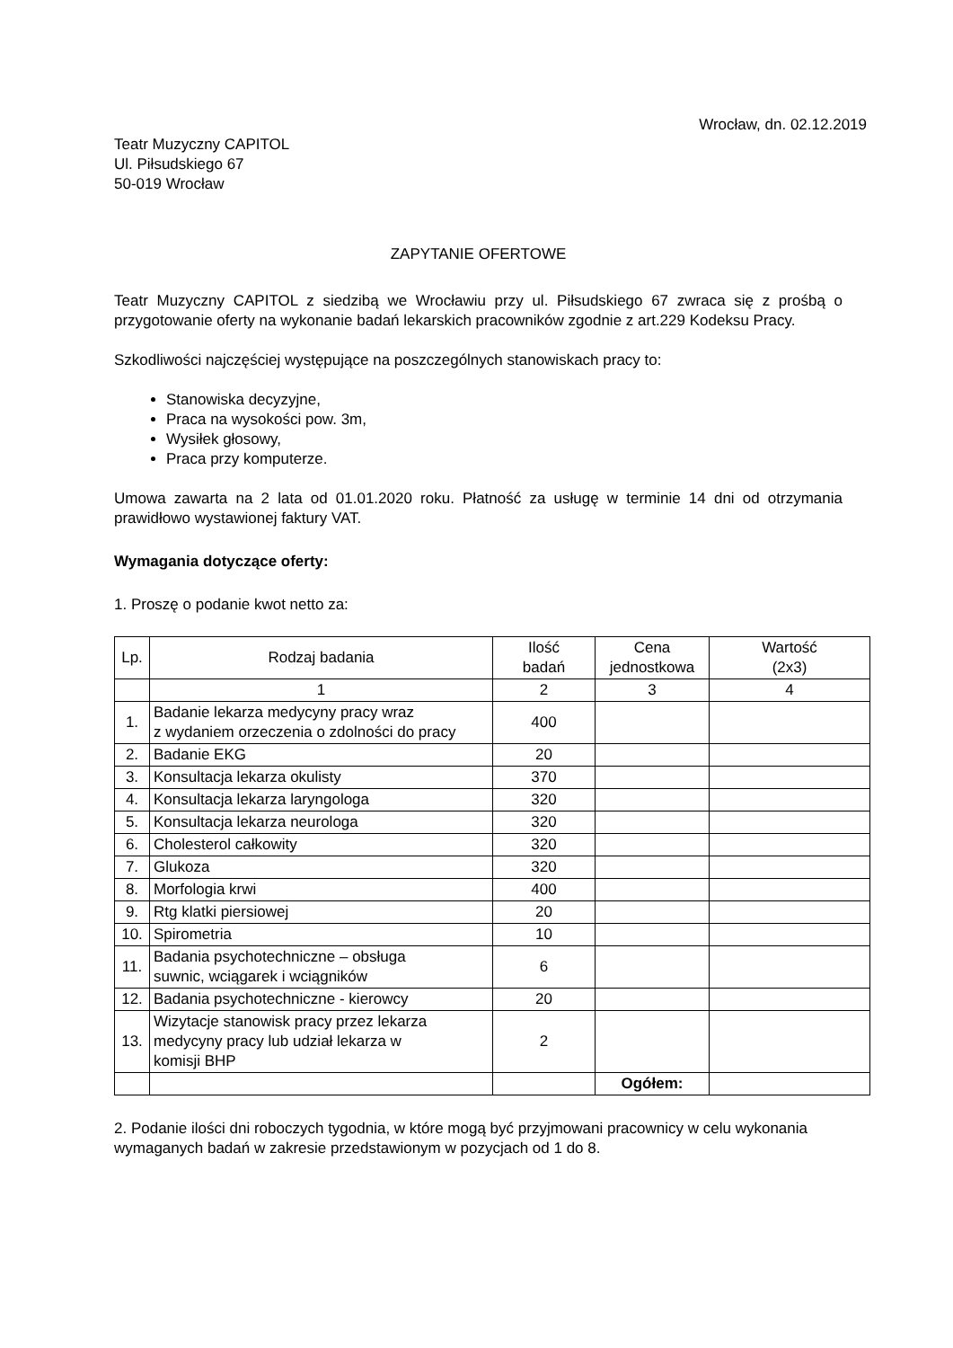Wrocław, dn. 02.12.2019
Teatr Muzyczny CAPITOL
Ul. Piłsudskiego 67
50-019 Wrocław
ZAPYTANIE OFERTOWE
Teatr Muzyczny CAPITOL z siedzibą we Wrocławiu przy ul. Piłsudskiego 67 zwraca się z prośbą o przygotowanie oferty na wykonanie badań lekarskich pracowników zgodnie z art.229 Kodeksu Pracy.
Szkodliwości najczęściej występujące na poszczególnych stanowiskach pracy to:
Stanowiska decyzyjne,
Praca na wysokości pow. 3m,
Wysiłek głosowy,
Praca przy komputerze.
Umowa zawarta na 2 lata od 01.01.2020 roku. Płatność za usługę w terminie 14 dni od otrzymania prawidłowo wystawionej faktury VAT.
Wymagania dotyczące oferty:
1. Proszę o podanie kwot netto za:
| Lp. | Rodzaj badania | Ilość badań | Cena jednostkowa | Wartość (2x3) |
| | 1 | 2 | 3 | 4 |
| 1. | Badanie lekarza medycyny pracy wraz z wydaniem orzeczenia o zdolności do pracy | 400 | | |
| 2. | Badanie EKG | 20 | | |
| 3. | Konsultacja lekarza okulisty | 370 | | |
| 4. | Konsultacja lekarza laryngologa | 320 | | |
| 5. | Konsultacja lekarza neurologa | 320 | | |
| 6. | Cholesterol całkowity | 320 | | |
| 7. | Glukoza | 320 | | |
| 8. | Morfologia krwi | 400 | | |
| 9. | Rtg klatki piersiowej | 20 | | |
| 10. | Spirometria | 10 | | |
| 11. | Badania psychotechniczne – obsługa suwnic, wciągarek i wciągników | 6 | | |
| 12. | Badania psychotechniczne - kierowcy | 20 | | |
| 13. | Wizytacje stanowisk pracy przez lekarza medycyny pracy lub udział lekarza w komisji BHP | 2 | | |
| | | | Ogółem: | |
2. Podanie ilości dni roboczych tygodnia, w które mogą być przyjmowani pracownicy w celu wykonania wymaganych badań w zakresie przedstawionym w pozycjach od 1 do 8.